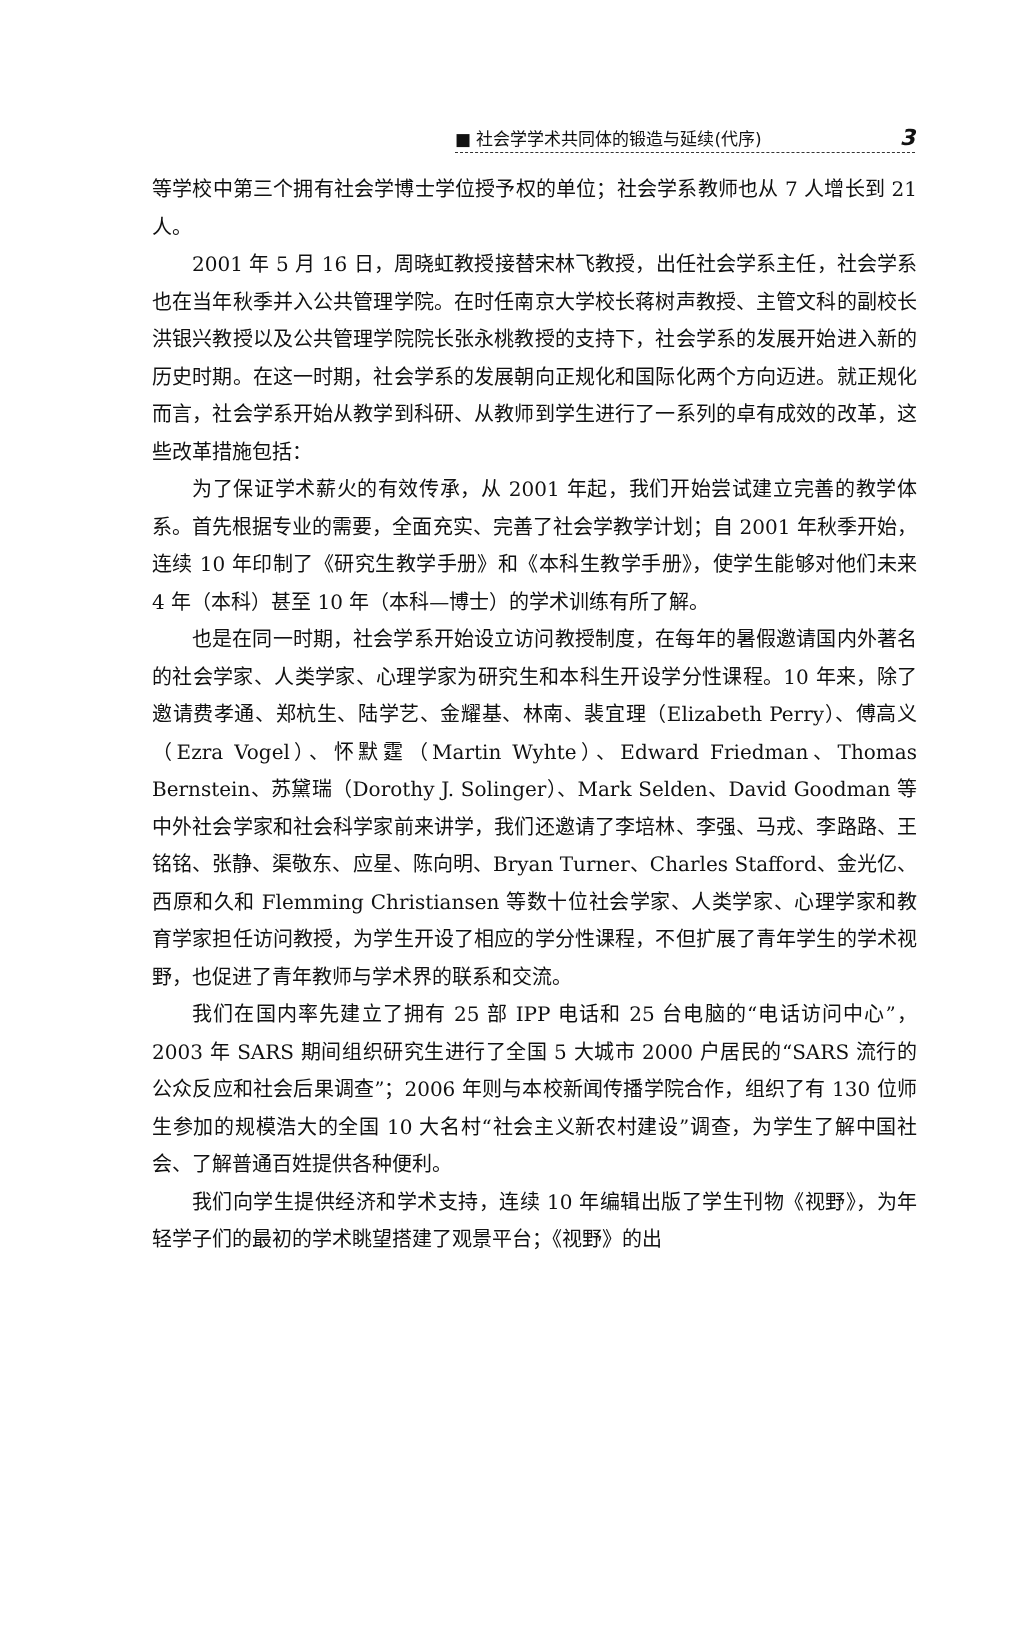■ 社会学学术共同体的锻造与延续(代序) 3
等学校中第三个拥有社会学博士学位授予权的单位；社会学系教师也从 7 人增长到 21 人。
2001 年 5 月 16 日，周晓虹教授接替宋林飞教授，出任社会学系主任，社会学系也在当年秋季并入公共管理学院。在时任南京大学校长蒋树声教授、主管文科的副校长洪银兴教授以及公共管理学院院长张永桃教授的支持下，社会学系的发展开始进入新的历史时期。在这一时期，社会学系的发展朝向正规化和国际化两个方向迈进。就正规化而言，社会学系开始从教学到科研、从教师到学生进行了一系列的卓有成效的改革，这些改革措施包括：
为了保证学术薪火的有效传承，从 2001 年起，我们开始尝试建立完善的教学体系。首先根据专业的需要，全面充实、完善了社会学教学计划；自 2001 年秋季开始，连续 10 年印制了《研究生教学手册》和《本科生教学手册》，使学生能够对他们未来 4 年（本科）甚至 10 年（本科—博士）的学术训练有所了解。
也是在同一时期，社会学系开始设立访问教授制度，在每年的暑假邀请国内外著名的社会学家、人类学家、心理学家为研究生和本科生开设学分性课程。10 年来，除了邀请费孝通、郑杭生、陆学艺、金耀基、林南、裴宜理（Elizabeth Perry）、傅高义（Ezra Vogel）、怀默霆（Martin Wyhte）、Edward Friedman、Thomas Bernstein、苏黛瑞（Dorothy J. Solinger）、Mark Selden、David Goodman 等中外社会学家和社会科学家前来讲学，我们还邀请了李培林、李强、马戎、李路路、王铭铭、张静、渠敬东、应星、陈向明、Bryan Turner、Charles Stafford、金光亿、西原和久和 Flemming Christiansen 等数十位社会学家、人类学家、心理学家和教育学家担任访问教授，为学生开设了相应的学分性课程，不但扩展了青年学生的学术视野，也促进了青年教师与学术界的联系和交流。
我们在国内率先建立了拥有 25 部 IPP 电话和 25 台电脑的“电话访问中心”，2003 年 SARS 期间组织研究生进行了全国 5 大城市 2000 户居民的“SARS 流行的公众反应和社会后果调查”；2006 年则与本校新闻传播学院合作，组织了有 130 位师生参加的规模浩大的全国 10 大名村“社会主义新农村建设”调查，为学生了解中国社会、了解普通百姓提供各种便利。
我们向学生提供经济和学术支持，连续 10 年编辑出版了学生刊物《视野》，为年轻学子们的最初的学术眺望搭建了观景平台；《视野》的出